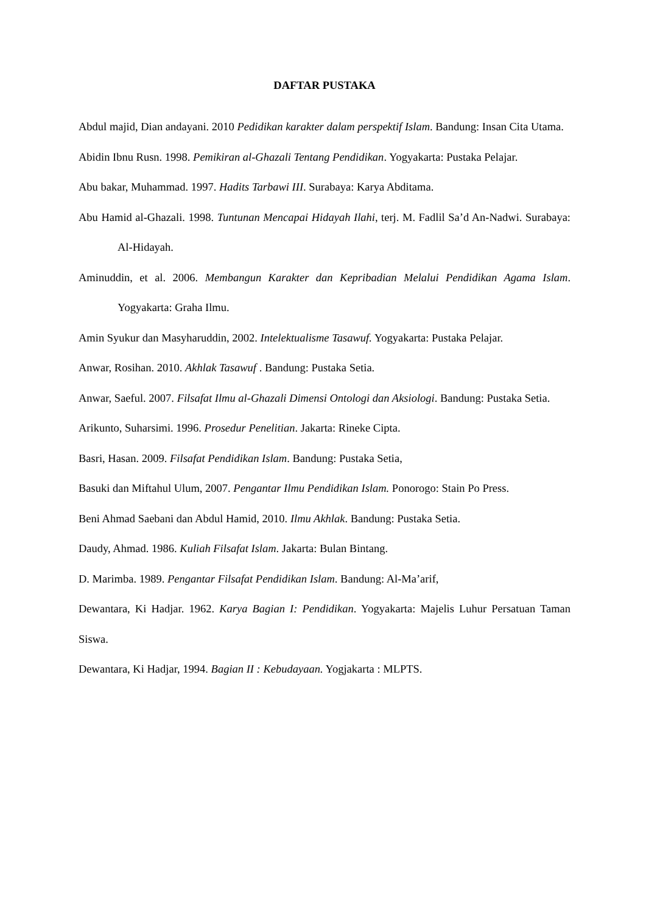DAFTAR PUSTAKA
Abdul majid, Dian andayani. 2010 Pedidikan karakter dalam perspektif Islam. Bandung: Insan Cita Utama.
Abidin Ibnu Rusn. 1998. Pemikiran al-Ghazali Tentang Pendidikan. Yogyakarta: Pustaka Pelajar.
Abu bakar, Muhammad. 1997. Hadits Tarbawi III. Surabaya: Karya Abditama.
Abu Hamid al-Ghazali. 1998. Tuntunan Mencapai Hidayah Ilahi, terj. M. Fadlil Sa’d An-Nadwi. Surabaya: Al-Hidayah.
Aminuddin, et al. 2006. Membangun Karakter dan Kepribadian Melalui Pendidikan Agama Islam. Yogyakarta: Graha Ilmu.
Amin Syukur dan Masyharuddin, 2002. Intelektualisme Tasawuf. Yogyakarta: Pustaka Pelajar.
Anwar, Rosihan. 2010. Akhlak Tasawuf . Bandung: Pustaka Setia.
Anwar, Saeful. 2007. Filsafat Ilmu al-Ghazali Dimensi Ontologi dan Aksiologi. Bandung: Pustaka Setia.
Arikunto, Suharsimi. 1996. Prosedur Penelitian. Jakarta: Rineke Cipta.
Basri, Hasan. 2009. Filsafat Pendidikan Islam. Bandung: Pustaka Setia,
Basuki dan Miftahul Ulum, 2007. Pengantar Ilmu Pendidikan Islam. Ponorogo: Stain Po Press.
Beni Ahmad Saebani dan Abdul Hamid, 2010. Ilmu Akhlak. Bandung: Pustaka Setia.
Daudy, Ahmad. 1986. Kuliah Filsafat Islam. Jakarta: Bulan Bintang.
D. Marimba. 1989. Pengantar Filsafat Pendidikan Islam. Bandung: Al-Ma’arif,
Dewantara, Ki Hadjar. 1962. Karya Bagian I: Pendidikan. Yogyakarta: Majelis Luhur Persatuan Taman Siswa.
Dewantara, Ki Hadjar, 1994. Bagian II : Kebudayaan. Yogjakarta : MLPTS.